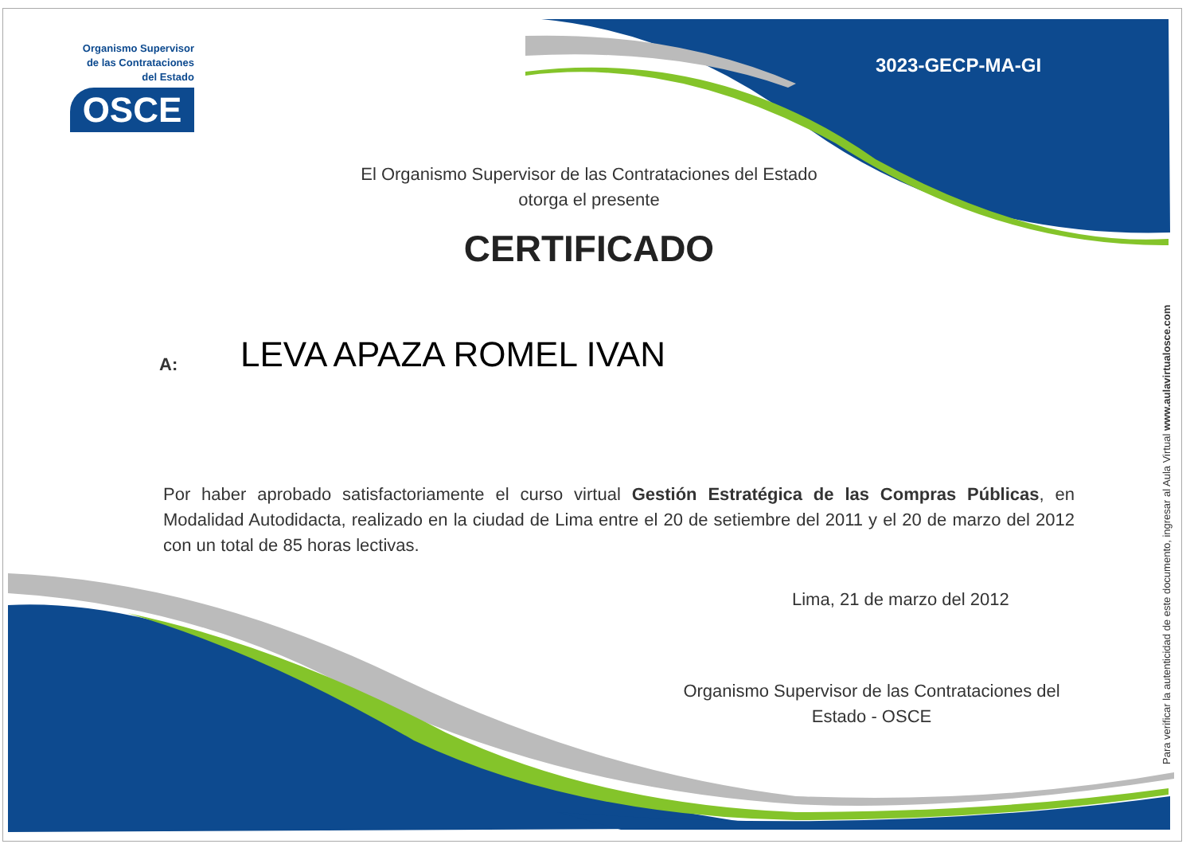Organismo Supervisor de las Contrataciones del Estado
OSCE
3023-GECP-MA-GI
El Organismo Supervisor de las Contrataciones del Estado otorga el presente
CERTIFICADO
A: LEVA APAZA ROMEL IVAN
Por haber aprobado satisfactoriamente el curso virtual Gestión Estratégica de las Compras Públicas, en Modalidad Autodidacta, realizado en la ciudad de Lima entre el 20 de setiembre del 2011 y el 20 de marzo del 2012 con un total de 85 horas lectivas.
Lima, 21 de marzo del 2012
Organismo Supervisor de las Contrataciones del Estado - OSCE
Para verificar la autenticidad de este documento, ingresar al Aula Virtual www.aulavirtualosce.com